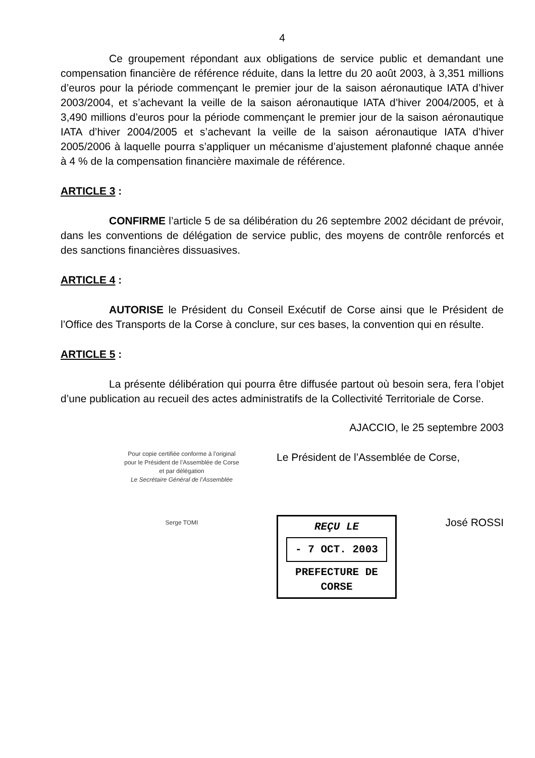4
Ce groupement répondant aux obligations de service public et demandant une compensation financière de référence réduite, dans la lettre du 20 août 2003, à 3,351 millions d’euros pour la période commençant le premier jour de la saison aéronautique IATA d’hiver 2003/2004, et s’achevant la veille de la saison aéronautique IATA d’hiver 2004/2005, et à 3,490 millions d’euros pour la période commençant le premier jour de la saison aéronautique IATA d’hiver 2004/2005 et s’achevant la veille de la saison aéronautique IATA d’hiver 2005/2006 à laquelle pourra s’appliquer un mécanisme d’ajustement plafonné chaque année à 4 % de la compensation financière maximale de référence.
ARTICLE 3 :
CONFIRME l’article 5 de sa délibération du 26 septembre 2002 décidant de prévoir, dans les conventions de délégation de service public, des moyens de contrôle renforcés et des sanctions financières dissuasives.
ARTICLE 4 :
AUTORISE le Président du Conseil Exécutif de Corse ainsi que le Président de l’Office des Transports de la Corse à conclure, sur ces bases, la convention qui en résulte.
ARTICLE 5 :
La présente délibération qui pourra être diffusée partout où besoin sera, fera l’objet d’une publication au recueil des actes administratifs de la Collectivité Territoriale de Corse.
AJACCIO, le 25 septembre 2003
Pour copie certifiée conforme à l’original
pour le Président de l’Assemblée de Corse
et par délégation
Le Secrétaire Général de l’Assemblée
Serge TOMI
Le Président de l’Assemblée de Corse,
REÇU LE
- 7 OCT. 2003
PREFECTURE DE CORSE
José ROSSI